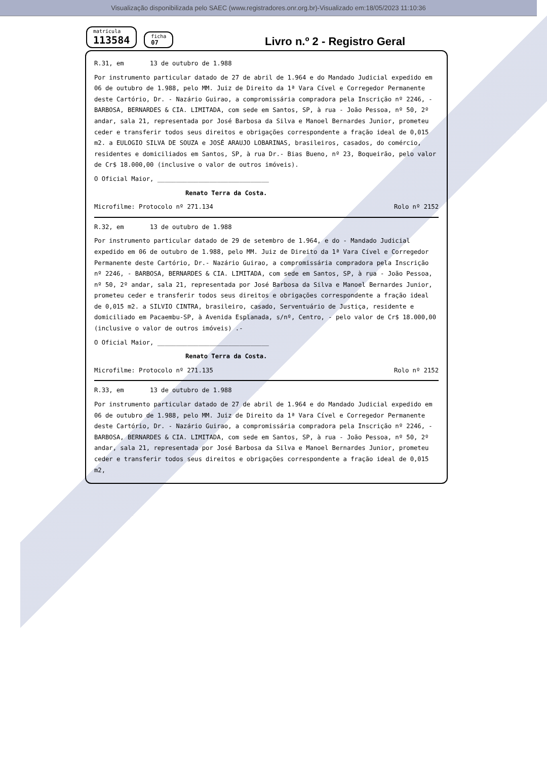Visualização disponibilizada pelo SAEC (www.registradores.onr.org.br)-Visualizado em:18/05/2023 11:10:36
matrícula
113584
ficha
07
Livro n.º 2 - Registro Geral
R.31, em 13 de outubro de 1.988
Por instrumento particular datado de 27 de abril de 1.964 e do Mandado Judicial expedido em 06 de outubro de 1.988, pelo MM. Juiz de Direito da 1ª Vara Cível e Corregedor Permanente deste Cartório, Dr. - Nazário Guirao, a compromissária compradora pela Inscrição nº 2246, - BARBOSA, BERNARDES & CIA. LIMITADA, com sede em Santos, SP, à rua - João Pessoa, nº 50, 2º andar, sala 21, representada por José Barbosa da Silva e Manoel Bernardes Junior, prometeu ceder e transferir todos seus direitos e obrigações correspondente a fração ideal de 0,015 m2. a EULOGIO SILVA DE SOUZA e JOSÉ ARAUJO LOBARINAS, brasileiros, casados, do comércio, residentes e domiciliados em Santos, SP, à rua Dr.- Bias Bueno, nº 23, Boqueirão, pelo valor de Cr$ 18.000,00 (inclusive o valor de outros imóveis).
O Oficial Maior, ______________________________
Renato Terra da Costa.
Microfilme: Protocolo nº 271.134 Rolo nº 2152
R.32, em 13 de outubro de 1.988
Por instrumento particular datado de 29 de setembro de 1.964, e do - Mandado Judicial expedido em 06 de outubro de 1.988, pelo MM. Juiz de Direito da 1ª Vara Cível e Corregedor Permanente deste Cartório, Dr.- Nazário Guirao, a compromissária compradora pela Inscrição nº 2246, - BARBOSA, BERNARDES & CIA. LIMITADA, com sede em Santos, SP, à rua - João Pessoa, nº 50, 2º andar, sala 21, representada por José Barbosa da Silva e Manoel Bernardes Junior, prometeu ceder e transferir todos seus direitos e obrigações correspondente a fração ideal de 0,015 m2. a SILVIO CINTRA, brasileiro, casado, Serventuário de Justiça, residente e domiciliado em Pacaembu-SP, à Avenida Esplanada, s/nº, Centro, - pelo valor de Cr$ 18.000,00 (inclusive o valor de outros imóveis) .-
O Oficial Maior, ______________________________
Renato Terra da Costa.
Microfilme: Protocolo nº 271.135 Rolo nº 2152
R.33, em 13 de outubro de 1.988
Por instrumento particular datado de 27 de abril de 1.964 e do Mandado Judicial expedido em 06 de outubro de 1.988, pelo MM. Juiz de Direito da 1ª Vara Cível e Corregedor Permanente deste Cartório, Dr. - Nazário Guirao, a compromissária compradora pela Inscrição nº 2246, - BARBOSA, BERNARDES & CIA. LIMITADA, com sede em Santos, SP, à rua - João Pessoa, nº 50, 2º andar, sala 21, representada por José Barbosa da Silva e Manoel Bernardes Junior, prometeu ceder e transferir todos seus direitos e obrigações correspondente a fração ideal de 0,015 m2,